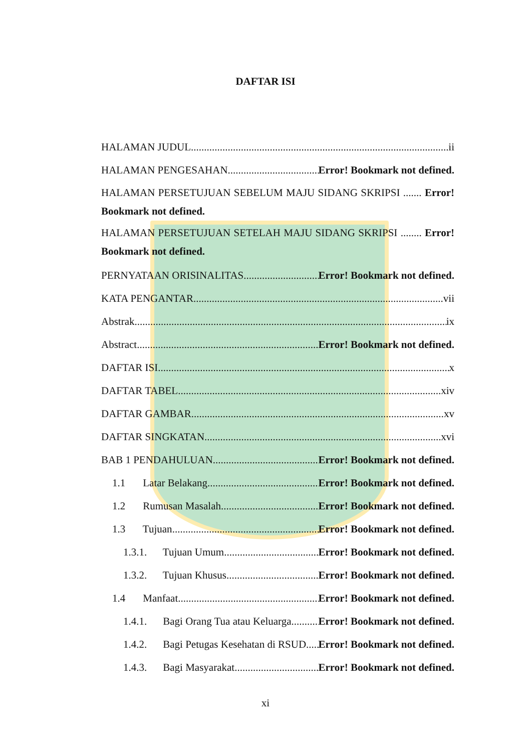DAFTAR ISI
HALAMAN JUDUL ii
HALAMAN PENGESAHAN Error! Bookmark not defined.
HALAMAN PERSETUJUAN SEBELUM MAJU SIDANG SKRIPSI ....... Error! Bookmark not defined.
HALAMAN PERSETUJUAN SETELAH MAJU SIDANG SKRIPSI ........ Error! Bookmark not defined.
PERNYATAAN ORISINALITAS Error! Bookmark not defined.
KATA PENGANTAR vii
Abstrak ix
Abstract Error! Bookmark not defined.
DAFTAR ISI x
DAFTAR TABEL xiv
DAFTAR GAMBAR xv
DAFTAR SINGKATAN xvi
BAB 1 PENDAHULUAN Error! Bookmark not defined.
1.1 Latar Belakang Error! Bookmark not defined.
1.2 Rumusan Masalah Error! Bookmark not defined.
1.3 Tujuan Error! Bookmark not defined.
1.3.1. Tujuan Umum Error! Bookmark not defined.
1.3.2. Tujuan Khusus Error! Bookmark not defined.
1.4 Manfaat Error! Bookmark not defined.
1.4.1. Bagi Orang Tua atau Keluarga Error! Bookmark not defined.
1.4.2. Bagi Petugas Kesehatan di RSUD Error! Bookmark not defined.
1.4.3. Bagi Masyarakat Error! Bookmark not defined.
xi